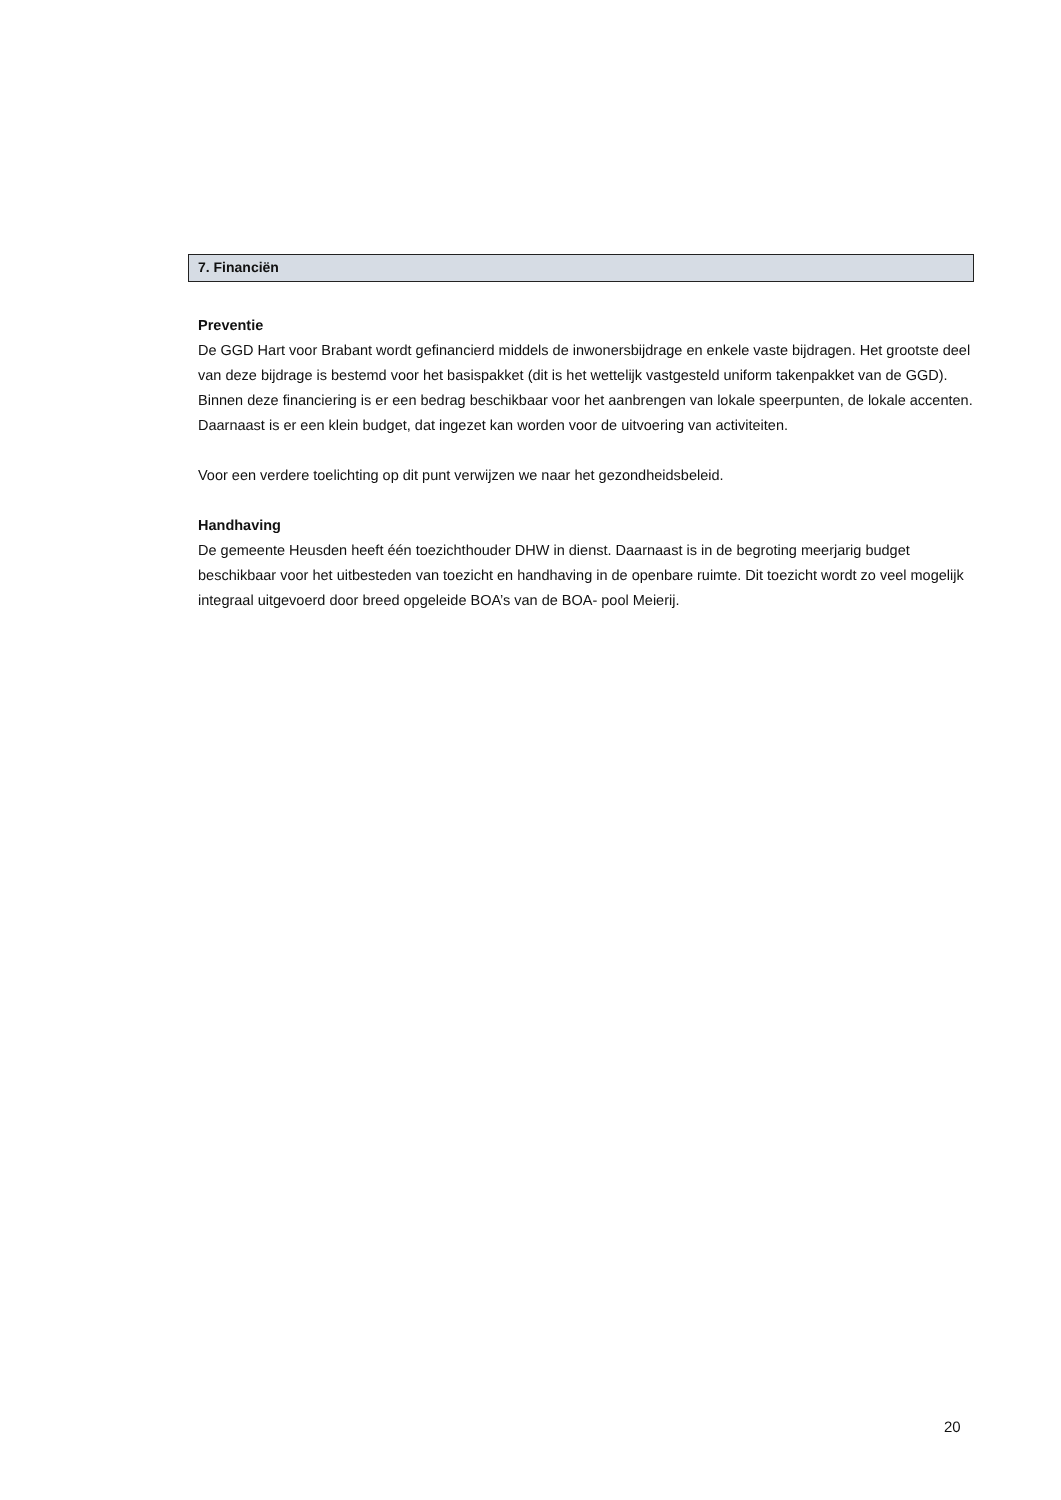7. Financiën
Preventie
De GGD Hart voor Brabant wordt gefinancierd middels de inwonersbijdrage en enkele vaste bijdragen. Het grootste deel van deze bijdrage is bestemd voor het basispakket (dit is het wettelijk vastgesteld uniform takenpakket van de GGD). Binnen deze financiering is er een bedrag beschikbaar voor het aanbrengen van lokale speerpunten, de lokale accenten. Daarnaast is er een klein budget, dat ingezet kan worden voor de uitvoering van activiteiten.
Voor een verdere toelichting op dit punt verwijzen we naar het gezondheidsbeleid.
Handhaving
De gemeente Heusden heeft één toezichthouder DHW in dienst. Daarnaast is in de begroting meerjarig budget beschikbaar voor het uitbesteden van toezicht en handhaving in de openbare ruimte. Dit toezicht wordt zo veel mogelijk integraal uitgevoerd door breed opgeleide BOA’s van de BOA- pool Meierij.
20